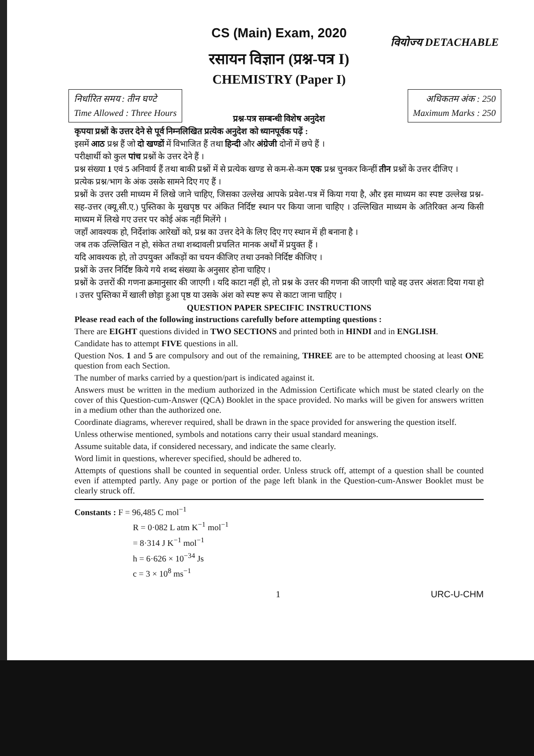CS (Main) Exam, 2020
वियोज्य DETACHABLE
रसायन विज्ञान (प्रश्न-पत्र I)
CHEMISTRY (Paper I)
निर्धारित समय : तीन घण्टे
Time Allowed : Three Hours
अधिकतम अंक : 250
Maximum Marks : 250
प्रश्न-पत्र सम्बन्धी विशेष अनुदेश
कृपया प्रश्नों के उत्तर देने से पूर्व निम्नलिखित प्रत्येक अनुदेश को ध्यानपूर्वक पढ़ें :
इसमें आठ प्रश्न हैं जो दो खण्डों में विभाजित हैं तथा हिन्दी और अंग्रेजी दोनों में छपे हैं ।
परीक्षार्थी को कुल पांच प्रश्नों के उत्तर देने हैं ।
प्रश्न संख्या 1 एवं 5 अनिवार्य हैं तथा बाकी प्रश्नों में से प्रत्येक खण्ड से कम-से-कम एक प्रश्न चुनकर किन्हीं तीन प्रश्नों के उत्तर दीजिए ।
प्रत्येक प्रश्न/भाग के अंक उसके सामने दिए गए हैं ।
प्रश्नों के उत्तर उसी माध्यम में लिखे जाने चाहिए, जिसका उल्लेख आपके प्रवेश-पत्र में किया गया है, और इस माध्यम का स्पष्ट उल्लेख प्रश्न-सह-उत्तर (क्यू.सी.ए.) पुस्तिका के मुखपृष्ठ पर अंकित निर्दिष्ट स्थान पर किया जाना चाहिए । उल्लिखित माध्यम के अतिरिक्त अन्य किसी माध्यम में लिखे गए उत्तर पर कोई अंक नहीं मिलेंगे ।
जहाँ आवश्यक हो, निर्देशांक आरेखों को, प्रश्न का उत्तर देने के लिए दिए गए स्थान में ही बनाना है ।
जब तक उल्लिखित न हो, संकेत तथा शब्दावली प्रचलित मानक अर्थों में प्रयुक्त हैं ।
यदि आवश्यक हो, तो उपयुक्त आँकड़ों का चयन कीजिए तथा उनको निर्दिष्ट कीजिए ।
प्रश्नों के उत्तर निर्दिष्ट किये गये शब्द संख्या के अनुसार होना चाहिए ।
प्रश्नों के उत्तरों की गणना क्रमानुसार की जाएगी । यदि काटा नहीं हो, तो प्रश्न के उत्तर की गणना की जाएगी चाहे वह उत्तर अंशतः दिया गया हो । उत्तर पुस्तिका में खाली छोड़ा हुआ पृष्ठ या उसके अंश को स्पष्ट रूप से काटा जाना चाहिए ।
QUESTION PAPER SPECIFIC INSTRUCTIONS
Please read each of the following instructions carefully before attempting questions :
There are EIGHT questions divided in TWO SECTIONS and printed both in HINDI and in ENGLISH.
Candidate has to attempt FIVE questions in all.
Question Nos. 1 and 5 are compulsory and out of the remaining, THREE are to be attempted choosing at least ONE question from each Section.
The number of marks carried by a question/part is indicated against it.
Answers must be written in the medium authorized in the Admission Certificate which must be stated clearly on the cover of this Question-cum-Answer (QCA) Booklet in the space provided. No marks will be given for answers written in a medium other than the authorized one.
Coordinate diagrams, wherever required, shall be drawn in the space provided for answering the question itself.
Unless otherwise mentioned, symbols and notations carry their usual standard meanings.
Assume suitable data, if considered necessary, and indicate the same clearly.
Word limit in questions, wherever specified, should be adhered to.
Attempts of questions shall be counted in sequential order. Unless struck off, attempt of a question shall be counted even if attempted partly. Any page or portion of the page left blank in the Question-cum-Answer Booklet must be clearly struck off.
Constants : F = 96,485 C mol<sup>−1</sup>
R = 0·082 L atm K<sup>−1</sup> mol<sup>−1</sup>
= 8·314 J K<sup>−1</sup> mol<sup>−1</sup>
h = 6·626 × 10<sup>−34</sup> Js
c = 3 × 10<sup>8</sup> ms<sup>−1</sup>
1 URC-U-CHM